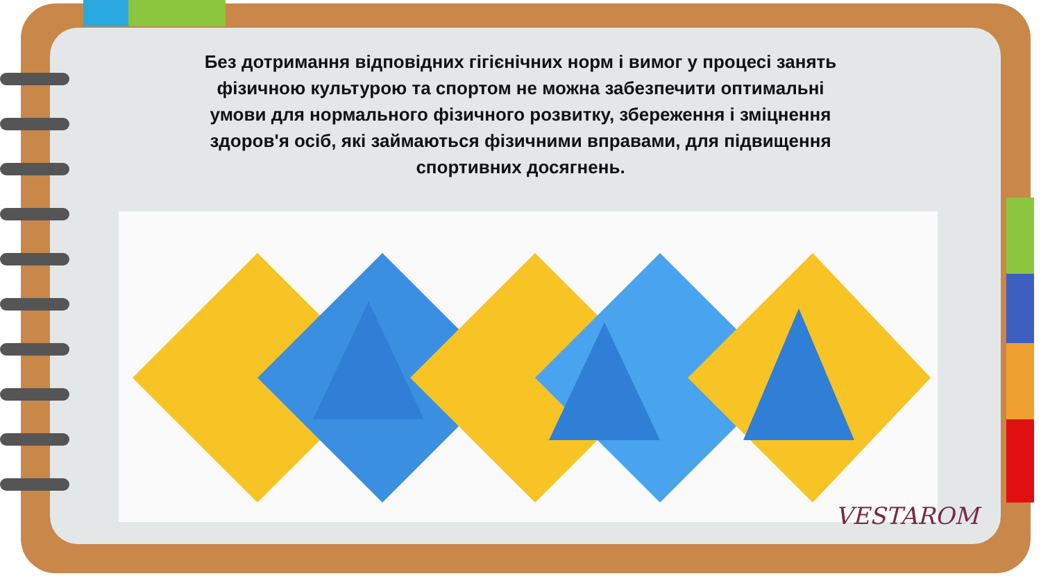Без дотримання відповідних гігієнічних норм і вимог у процесі занять фізичною культурою та спортом не можна забезпечити оптимальні умови для нормального фізичного розвитку, збереження і зміцнення здоров'я осіб, які займаються фізичними вправами, для підвищення спортивних досягнень.
VESTAROM